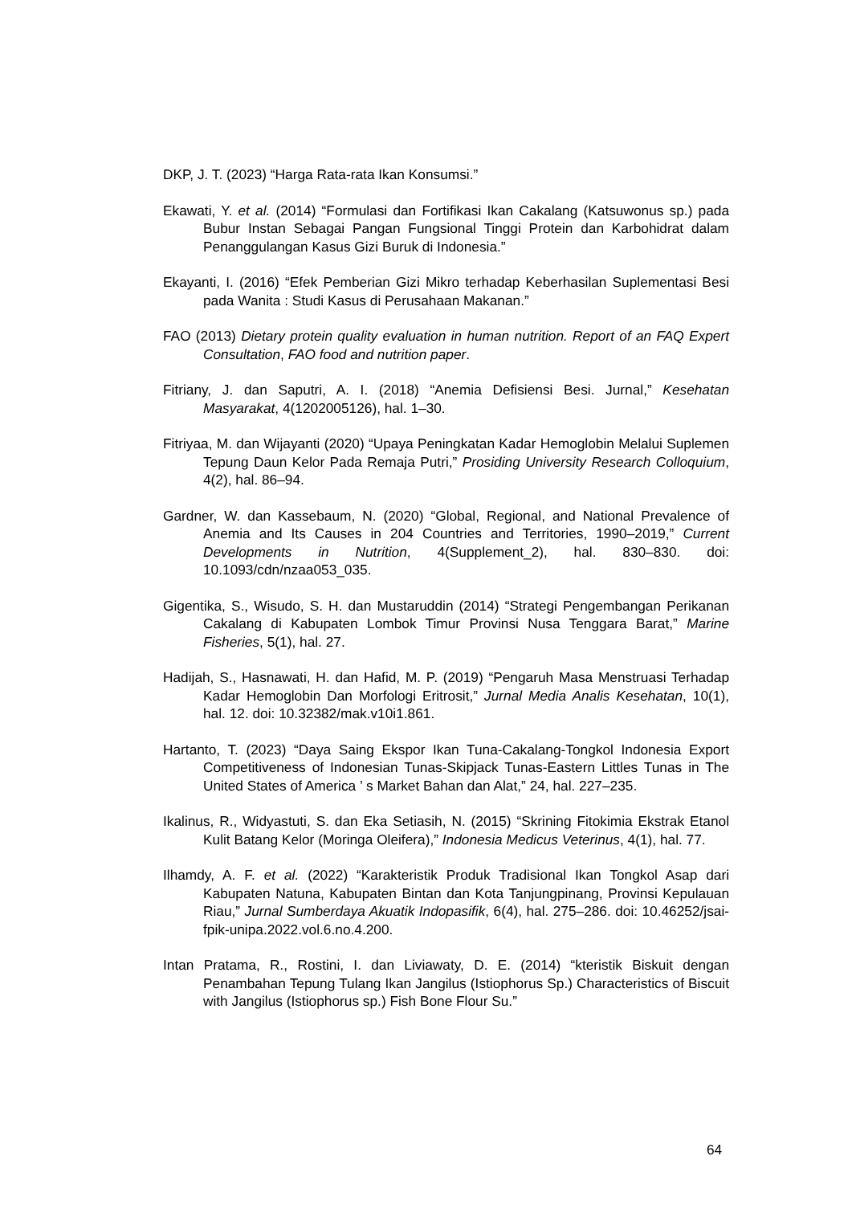DKP, J. T. (2023) “Harga Rata-rata Ikan Konsumsi.”
Ekawati, Y. et al. (2014) “Formulasi dan Fortifikasi Ikan Cakalang (Katsuwonus sp.) pada Bubur Instan Sebagai Pangan Fungsional Tinggi Protein dan Karbohidrat dalam Penanggulangan Kasus Gizi Buruk di Indonesia.”
Ekayanti, I. (2016) “Efek Pemberian Gizi Mikro terhadap Keberhasilan Suplementasi Besi pada Wanita : Studi Kasus di Perusahaan Makanan.”
FAO (2013) Dietary protein quality evaluation in human nutrition. Report of an FAQ Expert Consultation, FAO food and nutrition paper.
Fitriany, J. dan Saputri, A. I. (2018) “Anemia Defisiensi Besi. Jurnal,” Kesehatan Masyarakat, 4(1202005126), hal. 1–30.
Fitriyaa, M. dan Wijayanti (2020) “Upaya Peningkatan Kadar Hemoglobin Melalui Suplemen Tepung Daun Kelor Pada Remaja Putri,” Prosiding University Research Colloquium, 4(2), hal. 86–94.
Gardner, W. dan Kassebaum, N. (2020) “Global, Regional, and National Prevalence of Anemia and Its Causes in 204 Countries and Territories, 1990–2019,” Current Developments in Nutrition, 4(Supplement_2), hal. 830–830. doi: 10.1093/cdn/nzaa053_035.
Gigentika, S., Wisudo, S. H. dan Mustaruddin (2014) “Strategi Pengembangan Perikanan Cakalang di Kabupaten Lombok Timur Provinsi Nusa Tenggara Barat,” Marine Fisheries, 5(1), hal. 27.
Hadijah, S., Hasnawati, H. dan Hafid, M. P. (2019) “Pengaruh Masa Menstruasi Terhadap Kadar Hemoglobin Dan Morfologi Eritrosit,” Jurnal Media Analis Kesehatan, 10(1), hal. 12. doi: 10.32382/mak.v10i1.861.
Hartanto, T. (2023) “Daya Saing Ekspor Ikan Tuna-Cakalang-Tongkol Indonesia Export Competitiveness of Indonesian Tunas-Skipjack Tunas-Eastern Littles Tunas in The United States of America ’ s Market Bahan dan Alat,” 24, hal. 227–235.
Ikalinus, R., Widyastuti, S. dan Eka Setiasih, N. (2015) “Skrining Fitokimia Ekstrak Etanol Kulit Batang Kelor (Moringa Oleifera),” Indonesia Medicus Veterinus, 4(1), hal. 77.
Ilhamdy, A. F. et al. (2022) “Karakteristik Produk Tradisional Ikan Tongkol Asap dari Kabupaten Natuna, Kabupaten Bintan dan Kota Tanjungpinang, Provinsi Kepulauan Riau,” Jurnal Sumberdaya Akuatik Indopasifik, 6(4), hal. 275–286. doi: 10.46252/jsai-fpik-unipa.2022.vol.6.no.4.200.
Intan Pratama, R., Rostini, I. dan Liviawaty, D. E. (2014) “kteristik Biskuit dengan Penambahan Tepung Tulang Ikan Jangilus (Istiophorus Sp.) Characteristics of Biscuit with Jangilus (Istiophorus sp.) Fish Bone Flour Su.”
64